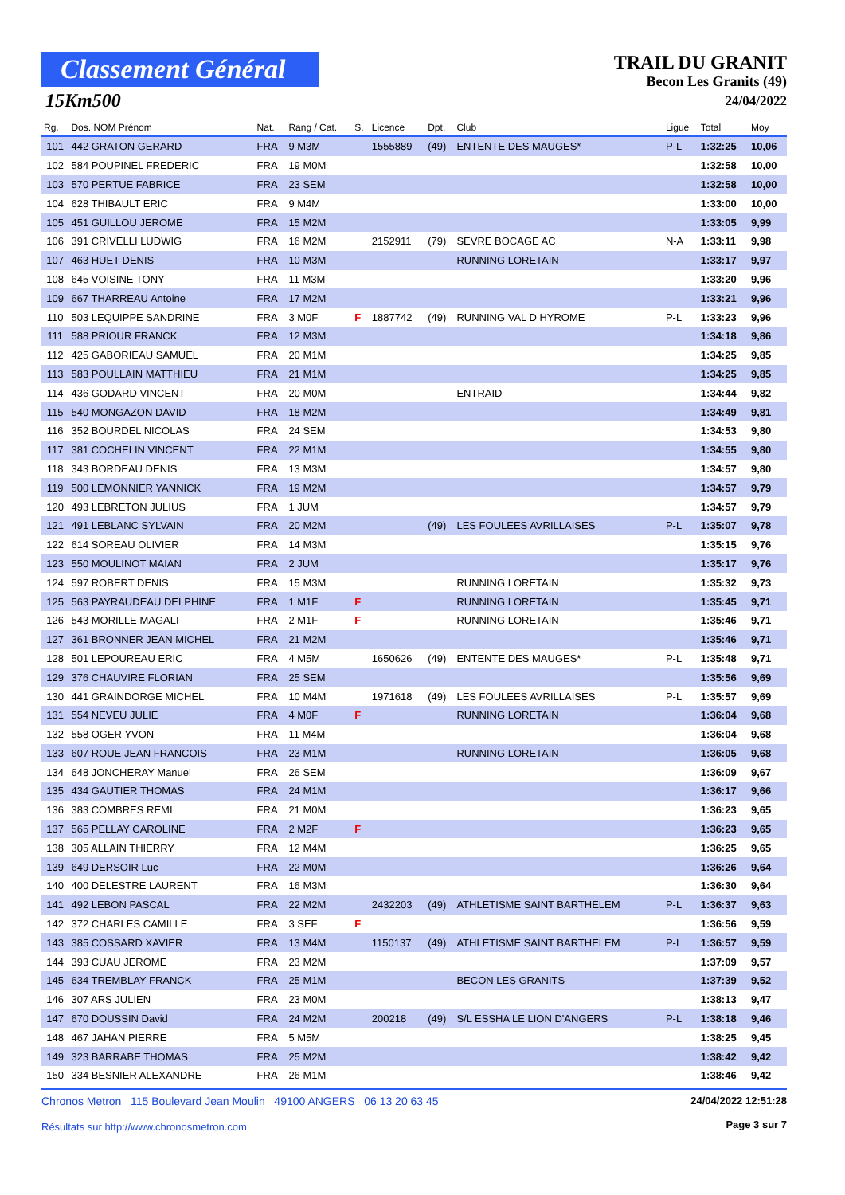Classement Général
15Km500
TRAIL DU GRANIT
Becon Les Granits (49)
24/04/2022
| Rg. | Dos. NOM Prénom | Nat. | Rang / Cat. | S. | Licence | Dpt. | Club | Ligue | Total | Moy |
| --- | --- | --- | --- | --- | --- | --- | --- | --- | --- | --- |
| 101 | 442 GRATON GERARD | FRA | 9 M3M | | 1555889 | (49) | ENTENTE DES MAUGES* | P-L | 1:32:25 | 10,06 |
| 102 | 584 POUPINEL FREDERIC | FRA | 19 M0M | | | | | | 1:32:58 | 10,00 |
| 103 | 570 PERTUE FABRICE | FRA | 23 SEM | | | | | | 1:32:58 | 10,00 |
| 104 | 628 THIBAULT ERIC | FRA | 9 M4M | | | | | | 1:33:00 | 10,00 |
| 105 | 451 GUILLOU JEROME | FRA | 15 M2M | | | | | | 1:33:05 | 9,99 |
| 106 | 391 CRIVELLI LUDWIG | FRA | 16 M2M | | 2152911 | (79) | SEVRE BOCAGE AC | N-A | 1:33:11 | 9,98 |
| 107 | 463 HUET DENIS | FRA | 10 M3M | | | | RUNNING LORETAIN | | 1:33:17 | 9,97 |
| 108 | 645 VOISINE TONY | FRA | 11 M3M | | | | | | 1:33:20 | 9,96 |
| 109 | 667 THARREAU Antoine | FRA | 17 M2M | | | | | | 1:33:21 | 9,96 |
| 110 | 503 LEQUIPPE SANDRINE | FRA | 3 M0F | F | 1887742 | (49) | RUNNING VAL D HYROME | P-L | 1:33:23 | 9,96 |
| 111 | 588 PRIOUR FRANCK | FRA | 12 M3M | | | | | | 1:34:18 | 9,86 |
| 112 | 425 GABORIEAU SAMUEL | FRA | 20 M1M | | | | | | 1:34:25 | 9,85 |
| 113 | 583 POULLAIN MATTHIEU | FRA | 21 M1M | | | | | | 1:34:25 | 9,85 |
| 114 | 436 GODARD VINCENT | FRA | 20 M0M | | | | ENTRAID | | 1:34:44 | 9,82 |
| 115 | 540 MONGAZON DAVID | FRA | 18 M2M | | | | | | 1:34:49 | 9,81 |
| 116 | 352 BOURDEL NICOLAS | FRA | 24 SEM | | | | | | 1:34:53 | 9,80 |
| 117 | 381 COCHELIN VINCENT | FRA | 22 M1M | | | | | | 1:34:55 | 9,80 |
| 118 | 343 BORDEAU DENIS | FRA | 13 M3M | | | | | | 1:34:57 | 9,80 |
| 119 | 500 LEMONNIER YANNICK | FRA | 19 M2M | | | | | | 1:34:57 | 9,79 |
| 120 | 493 LEBRETON JULIUS | FRA | 1 JUM | | | | | | 1:34:57 | 9,79 |
| 121 | 491 LEBLANC SYLVAIN | FRA | 20 M2M | | | (49) | LES FOULEES AVRILLAISES | P-L | 1:35:07 | 9,78 |
| 122 | 614 SOREAU OLIVIER | FRA | 14 M3M | | | | | | 1:35:15 | 9,76 |
| 123 | 550 MOULINOT MAIAN | FRA | 2 JUM | | | | | | 1:35:17 | 9,76 |
| 124 | 597 ROBERT DENIS | FRA | 15 M3M | | | | RUNNING LORETAIN | | 1:35:32 | 9,73 |
| 125 | 563 PAYRAUDEAU DELPHINE | FRA | 1 M1F | F | | | RUNNING LORETAIN | | 1:35:45 | 9,71 |
| 126 | 543 MORILLE MAGALI | FRA | 2 M1F | F | | | RUNNING LORETAIN | | 1:35:46 | 9,71 |
| 127 | 361 BRONNER JEAN MICHEL | FRA | 21 M2M | | | | | | 1:35:46 | 9,71 |
| 128 | 501 LEPOUREAU ERIC | FRA | 4 M5M | | 1650626 | (49) | ENTENTE DES MAUGES* | P-L | 1:35:48 | 9,71 |
| 129 | 376 CHAUVIRE FLORIAN | FRA | 25 SEM | | | | | | 1:35:56 | 9,69 |
| 130 | 441 GRAINDORGE MICHEL | FRA | 10 M4M | | 1971618 | (49) | LES FOULEES AVRILLAISES | P-L | 1:35:57 | 9,69 |
| 131 | 554 NEVEU JULIE | FRA | 4 M0F | F | | | RUNNING LORETAIN | | 1:36:04 | 9,68 |
| 132 | 558 OGER YVON | FRA | 11 M4M | | | | | | 1:36:04 | 9,68 |
| 133 | 607 ROUE JEAN FRANCOIS | FRA | 23 M1M | | | | RUNNING LORETAIN | | 1:36:05 | 9,68 |
| 134 | 648 JONCHERAY Manuel | FRA | 26 SEM | | | | | | 1:36:09 | 9,67 |
| 135 | 434 GAUTIER THOMAS | FRA | 24 M1M | | | | | | 1:36:17 | 9,66 |
| 136 | 383 COMBRES REMI | FRA | 21 M0M | | | | | | 1:36:23 | 9,65 |
| 137 | 565 PELLAY CAROLINE | FRA | 2 M2F | F | | | | | 1:36:23 | 9,65 |
| 138 | 305 ALLAIN THIERRY | FRA | 12 M4M | | | | | | 1:36:25 | 9,65 |
| 139 | 649 DERSOIR Luc | FRA | 22 M0M | | | | | | 1:36:26 | 9,64 |
| 140 | 400 DELESTRE LAURENT | FRA | 16 M3M | | | | | | 1:36:30 | 9,64 |
| 141 | 492 LEBON PASCAL | FRA | 22 M2M | | 2432203 | (49) | ATHLETISME SAINT BARTHELEM | P-L | 1:36:37 | 9,63 |
| 142 | 372 CHARLES CAMILLE | FRA | 3 SEF | F | | | | | 1:36:56 | 9,59 |
| 143 | 385 COSSARD XAVIER | FRA | 13 M4M | | 1150137 | (49) | ATHLETISME SAINT BARTHELEM | P-L | 1:36:57 | 9,59 |
| 144 | 393 CUAU JEROME | FRA | 23 M2M | | | | | | 1:37:09 | 9,57 |
| 145 | 634 TREMBLAY FRANCK | FRA | 25 M1M | | | | BECON LES GRANITS | | 1:37:39 | 9,52 |
| 146 | 307 ARS JULIEN | FRA | 23 M0M | | | | | | 1:38:13 | 9,47 |
| 147 | 670 DOUSSIN David | FRA | 24 M2M | | 200218 | (49) | S/L ESSHA LE LION D'ANGERS | P-L | 1:38:18 | 9,46 |
| 148 | 467 JAHAN PIERRE | FRA | 5 M5M | | | | | | 1:38:25 | 9,45 |
| 149 | 323 BARRABE THOMAS | FRA | 25 M2M | | | | | | 1:38:42 | 9,42 |
| 150 | 334 BESNIER ALEXANDRE | FRA | 26 M1M | | | | | | 1:38:46 | 9,42 |
Chronos Metron 115 Boulevard Jean Moulin 49100 ANGERS 06 13 20 63 45
Résultats sur http://www.chronosmetron.com
24/04/2022 12:51:28
Page 3 sur 7